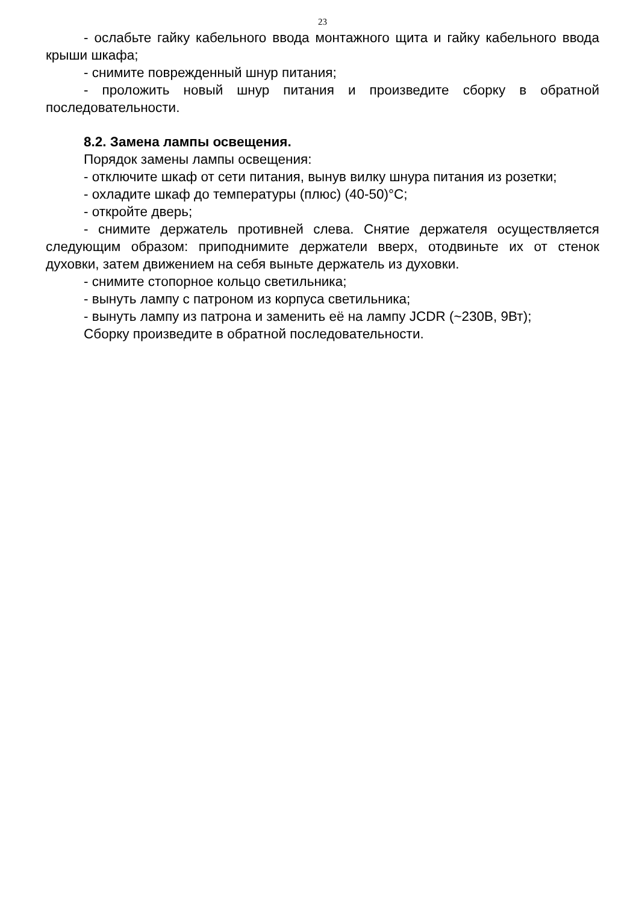23
- ослабьте гайку кабельного ввода монтажного щита и гайку кабельного ввода крыши шкафа;
- снимите поврежденный шнур питания;
- проложить новый шнур питания и произведите сборку в обратной последовательности.
8.2. Замена лампы освещения.
Порядок замены лампы освещения:
- отключите шкаф от сети питания, вынув вилку шнура питания из розетки;
- охладите шкаф до температуры (плюс) (40-50)°С;
- откройте дверь;
- снимите держатель противней слева. Снятие держателя осуществляется следующим образом: приподнимите держатели вверх, отодвиньте их от стенок духовки, затем движением на себя выньте держатель из духовки.
- снимите стопорное кольцо светильника;
- вынуть лампу с патроном из корпуса светильника;
- вынуть лампу из патрона и заменить её на лампу JCDR (~230В, 9Вт);
Сборку произведите в обратной последовательности.